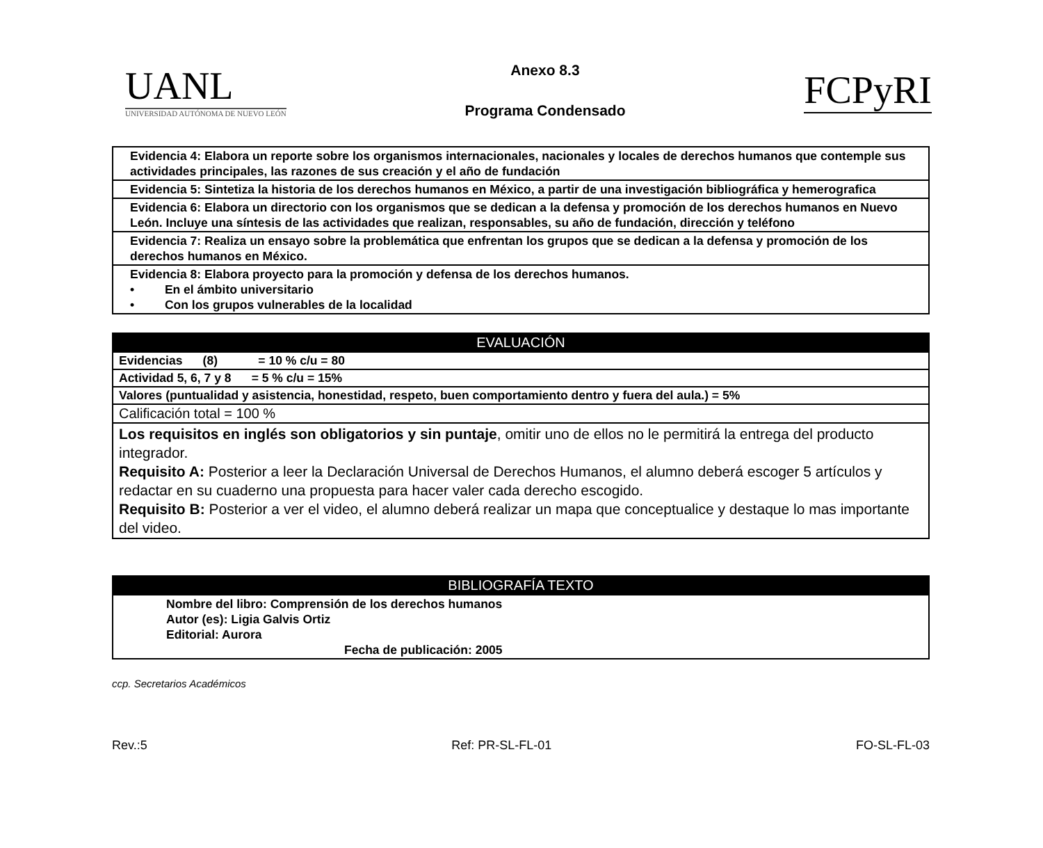UANL
UNIVERSIDAD AUTÓNOMA DE NUEVO LEÓN
Anexo 8.3
Programa Condensado
FCPyRI
| Evidencia 4: Elabora un reporte sobre los organismos internacionales, nacionales y locales de derechos humanos que contemple sus actividades principales, las razones de sus creación y el año de fundación |
| Evidencia 5: Sintetiza la historia de los derechos humanos en México, a partir de una investigación bibliográfica y hemerografica |
| Evidencia 6: Elabora un directorio con los organismos que se dedican a la defensa y promoción de los derechos humanos en Nuevo León. Incluye una síntesis de las actividades que realizan, responsables, su año de fundación, dirección y teléfono |
| Evidencia 7: Realiza un ensayo sobre la problemática que enfrentan los grupos que se dedican a la defensa y promoción de los derechos humanos en México. |
| Evidencia 8: Elabora proyecto para la promoción y defensa de los derechos humanos. • En el ámbito universitario • Con los grupos vulnerables de la localidad |
| EVALUACIÓN |
| --- |
| Evidencias (8) = 10 % c/u = 80 |
| Actividad 5, 6, 7 y 8 = 5 % c/u = 15% |
| Valores (puntualidad y asistencia, honestidad, respeto, buen comportamiento dentro y fuera del aula.) = 5% |
| Calificación total = 100 % |
| Los requisitos en inglés son obligatorios y sin puntaje , omitir uno de ellos no le permitirá la entrega del producto integrador. Requisito A: Posterior a leer la Declaración Universal de Derechos Humanos, el alumno deberá escoger 5 artículos y redactar en su cuaderno una propuesta para hacer valer cada derecho escogido. Requisito B: Posterior a ver el video, el alumno deberá realizar un mapa que conceptualice y destaque lo mas importante del video. |
| BIBLIOGRAFÍA TEXTO |
| --- |
| Nombre del libro: Comprensión de los derechos humanos Autor (es): Ligia Galvis Ortiz Editorial: Aurora Fecha de publicación: 2005 |
ccp. Secretarios Académicos
Rev.:5 Ref: PR-SL-FL-01 FO-SL-FL-03